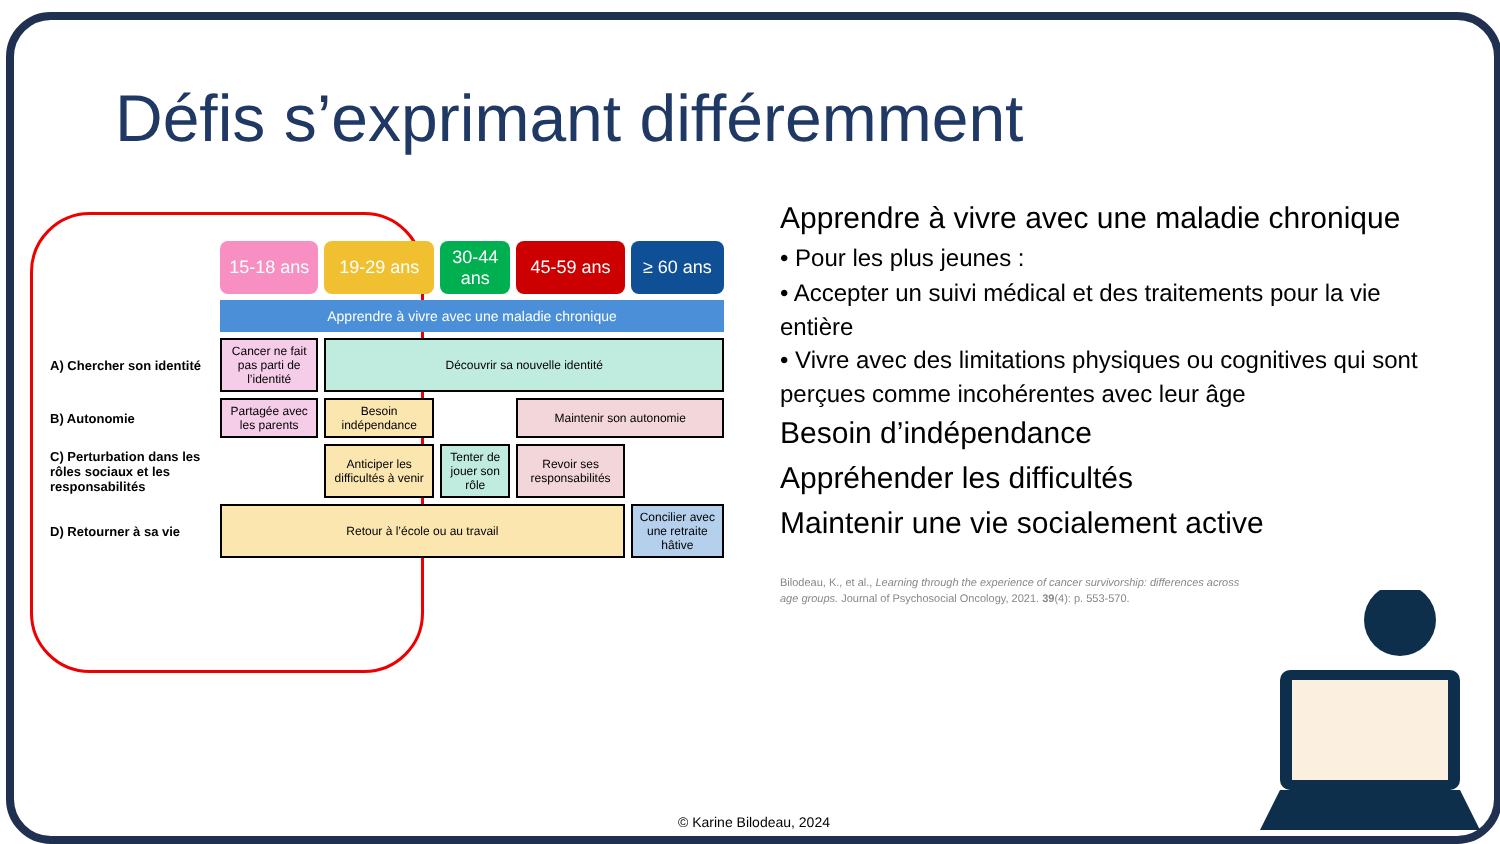Défis s’exprimant différemment
| | 15-18 ans | 19-29 ans | 30-44 ans | 45-59 ans | ≥ 60 ans |
| | Apprendre à vivre avec une maladie chronique | | | | |
| A) Chercher son identité | Cancer ne fait pas parti de l’identité | Découvrir sa nouvelle identité | | | |
| B) Autonomie | Partagée avec les parents | Besoin indépendance | | Maintenir son autonomie | |
| C) Perturbation dans les rôles sociaux et les responsabilités | | Anticiper les difficultés à venir | Tenter de jouer son rôle | Revoir ses responsabilités | |
| D) Retourner à sa vie | Retour à l’école ou au travail | | | | Concilier avec une retraite hâtive |
Apprendre à vivre avec une maladie chronique
• Pour les plus jeunes :
• Accepter un suivi médical et des traitements pour la vie entière
• Vivre avec des limitations physiques ou cognitives qui sont perçues comme incohérentes avec leur âge
Besoin d’indépendance
Appréhender les difficultés
Maintenir une vie socialement active
Bilodeau, K., et al., Learning through the experience of cancer survivorship: differences across age groups. Journal of Psychosocial Oncology, 2021. 39(4): p. 553-570.
© Karine Bilodeau, 2024